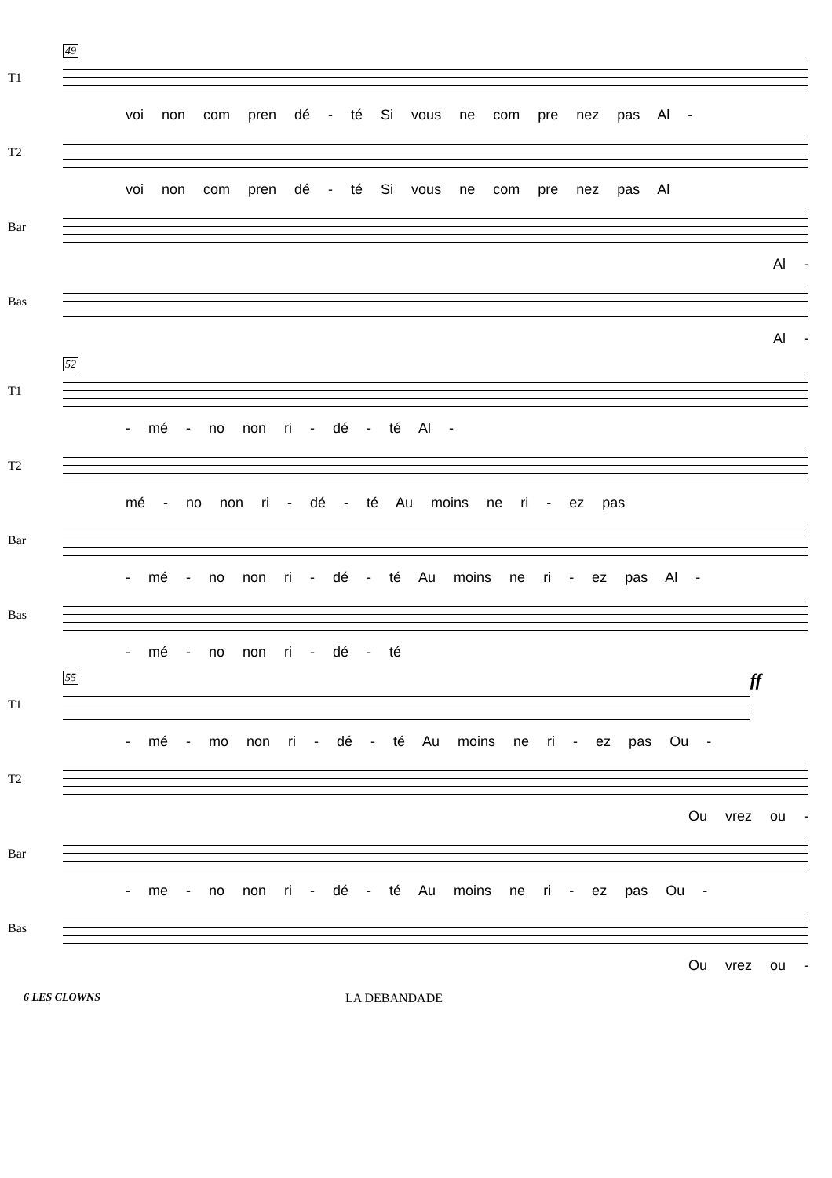49
T1
voi non com pren dé - té Si vous ne com pre nez pas Al -
T2
voi non com pren dé - té Si vous ne com pre nez pas Al
Bar
Al -
Bas
Al -
52
T1
- mé - no non ri - dé - té Al -
T2
mé - no non ri - dé - té Au moins ne ri - ez pas
Bar
- mé - no non ri - dé - té Au moins ne ri - ez pas Al -
Bas
- mé - no non ri - dé - té
55 ff
T1
- mé - mo non ri - dé - té Au moins ne ri - ez pas Ou -
T2
Ou vrez ou -
Bar
- me - no non ri - dé - té Au moins ne ri - ez pas Ou -
Bas
Ou vrez ou -
6 LES CLOWNS LA DEBANDADE